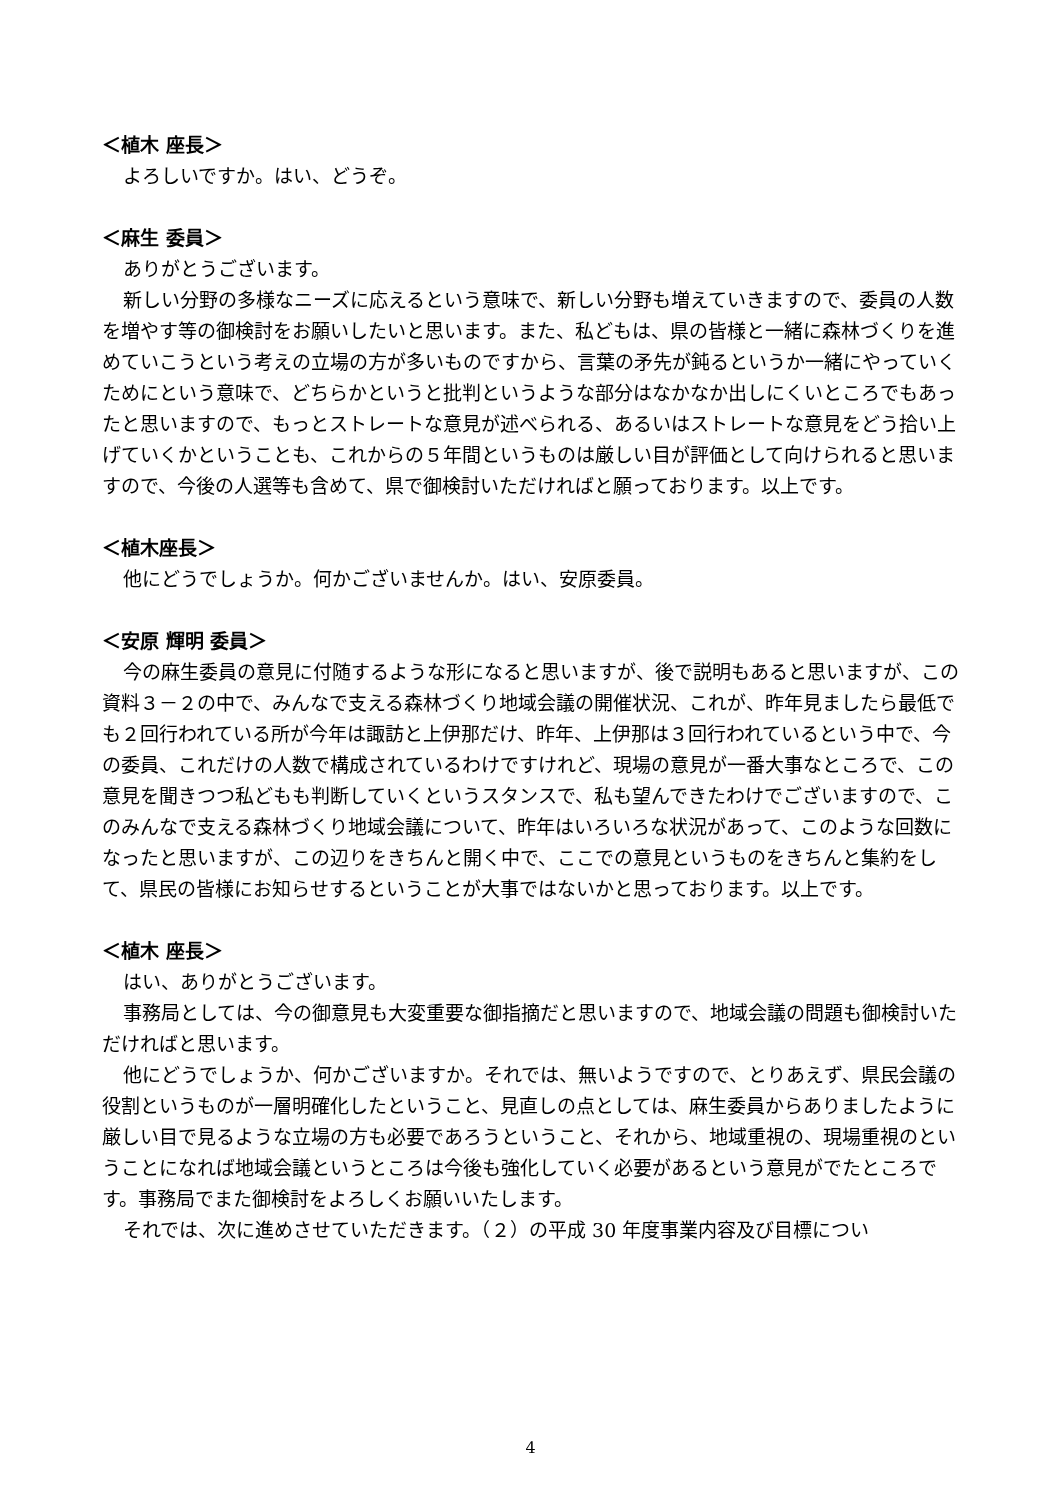＜植木 座長＞
よろしいですか。はい、どうぞ。
＜麻生 委員＞
ありがとうございます。
新しい分野の多様なニーズに応えるという意味で、新しい分野も増えていきますので、委員の人数を増やす等の御検討をお願いしたいと思います。また、私どもは、県の皆様と一緒に森林づくりを進めていこうという考えの立場の方が多いものですから、言葉の矛先が鈍るというか一緒にやっていくためにという意味で、どちらかというと批判というような部分はなかなか出しにくいところでもあったと思いますので、もっとストレートな意見が述べられる、あるいはストレートな意見をどう拾い上げていくかということも、これからの５年間というものは厳しい目が評価として向けられると思いますので、今後の人選等も含めて、県で御検討いただければと願っております。以上です。
＜植木座長＞
他にどうでしょうか。何かございませんか。はい、安原委員。
＜安原 輝明 委員＞
今の麻生委員の意見に付随するような形になると思いますが、後で説明もあると思いますが、この資料３－２の中で、みんなで支える森林づくり地域会議の開催状況、これが、昨年見ましたら最低でも２回行われている所が今年は諏訪と上伊那だけ、昨年、上伊那は３回行われているという中で、今の委員、これだけの人数で構成されているわけですけれど、現場の意見が一番大事なところで、この意見を聞きつつ私どもも判断していくというスタンスで、私も望んできたわけでございますので、このみんなで支える森林づくり地域会議について、昨年はいろいろな状況があって、このような回数になったと思いますが、この辺りをきちんと開く中で、ここでの意見というものをきちんと集約をして、県民の皆様にお知らせするということが大事ではないかと思っております。以上です。
＜植木 座長＞
はい、ありがとうございます。
事務局としては、今の御意見も大変重要な御指摘だと思いますので、地域会議の問題も御検討いただければと思います。
他にどうでしょうか、何かございますか。それでは、無いようですので、とりあえず、県民会議の役割というものが一層明確化したということ、見直しの点としては、麻生委員からありましたように厳しい目で見るような立場の方も必要であろうということ、それから、地域重視の、現場重視のということになれば地域会議というところは今後も強化していく必要があるという意見がでたところです。事務局でまた御検討をよろしくお願いいたします。
それでは、次に進めさせていただきます。（２）の平成 30 年度事業内容及び目標につい
4